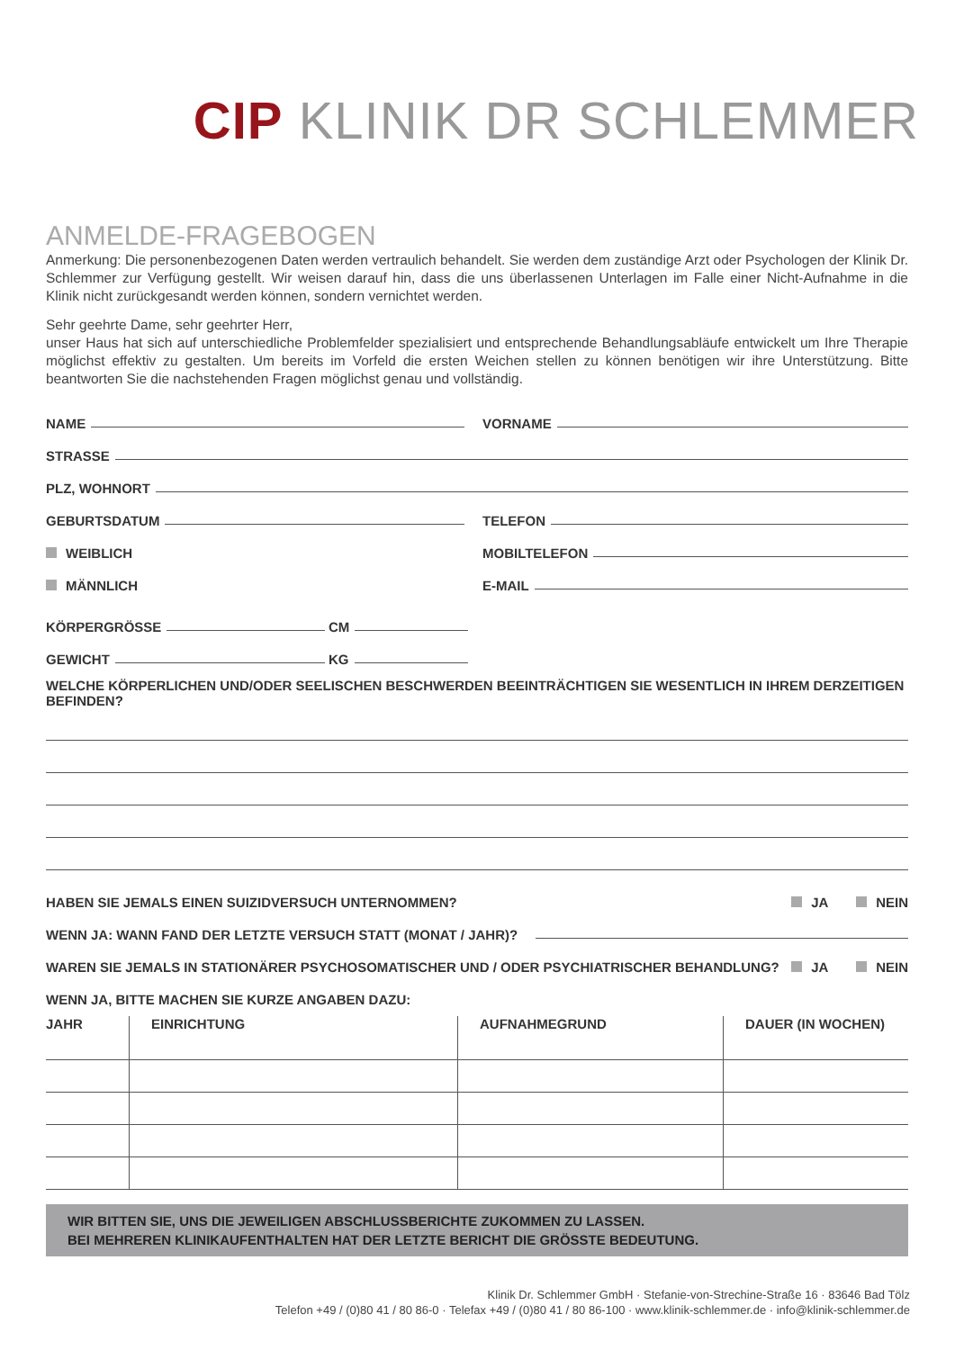CIP KLINIK DR SCHLEMMER
ANMELDE-FRAGEBOGEN
Anmerkung: Die personenbezogenen Daten werden vertraulich behandelt. Sie werden dem zuständige Arzt oder Psychologen der Klinik Dr. Schlemmer zur Verfügung gestellt. Wir weisen darauf hin, dass die uns überlassenen Unterlagen im Falle einer Nicht-Aufnahme in die Klinik nicht zurückgesandt werden können, sondern vernichtet werden.
Sehr geehrte Dame, sehr geehrter Herr,
unser Haus hat sich auf unterschiedliche Problemfelder spezialisiert und entsprechende Behandlungsabläufe entwickelt um Ihre Therapie möglichst effektiv zu gestalten. Um bereits im Vorfeld die ersten Weichen stellen zu können benötigen wir ihre Unterstützung. Bitte beantworten Sie die nachstehenden Fragen möglichst genau und vollständig.
NAME
VORNAME
STRASSE
PLZ, WOHNORT
GEBURTSDATUM
TELEFON
WEIBLICH
MOBILTELEFON
MÄNNLICH
E-MAIL
KÖRPERGRÖSSE
CM
GEWICHT
KG
WELCHE KÖRPERLICHEN UND/ODER SEELISCHEN BESCHWERDEN BEEINTRÄCHTIGEN SIE WESENTLICH IN IHREM DERZEITIGEN BEFINDEN?
HABEN SIE JEMALS EINEN SUIZIDVERSUCH UNTERNOMMEN? JA NEIN
WENN JA: WANN FAND DER LETZTE VERSUCH STATT (MONAT / JAHR)?
WAREN SIE JEMALS IN STATIONÄRER PSYCHOSOMATISCHER UND / ODER PSYCHIATRISCHER BEHANDLUNG? JA NEIN
WENN JA, BITTE MACHEN SIE KURZE ANGABEN DAZU:
| JAHR | EINRICHTUNG | AUFNAHMEGRUND | DAUER (IN WOCHEN) |
| --- | --- | --- | --- |
WIR BITTEN SIE, UNS DIE JEWEILIGEN ABSCHLUSSBERICHTE ZUKOMMEN ZU LASSEN.
BEI MEHREREN KLINIKAUFENTHALTEN HAT DER LETZTE BERICHT DIE GRÖSSTE BEDEUTUNG.
Klinik Dr. Schlemmer GmbH · Stefanie-von-Strechine-Straße 16 · 83646 Bad Tölz
Telefon +49 / (0)80 41 / 80 86-0 · Telefax +49 / (0)80 41 / 80 86-100 · www.klinik-schlemmer.de · info@klinik-schlemmer.de